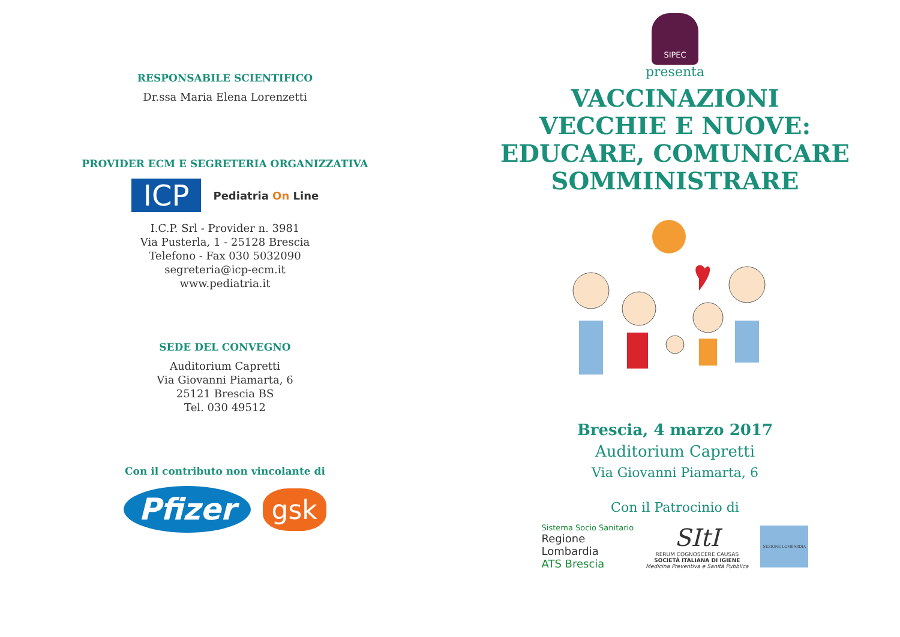RESPONSABILE SCIENTIFICO
Dr.ssa Maria Elena Lorenzetti
PROVIDER ECM E SEGRETERIA ORGANIZZATIVA
ICP
Pediatria On Line
I.C.P. Srl - Provider n. 3981
Via Pusterla, 1 - 25128 Brescia
Telefono - Fax 030 5032090
segreteria@icp-ecm.it
www.pediatria.it
SEDE DEL CONVEGNO
Auditorium Capretti
Via Giovanni Piamarta, 6
25121 Brescia BS
Tel. 030 49512
Con il contributo non vincolante di
Pfizer gsk
SIPEC
presenta
VACCINAZIONI
VECCHIE E NUOVE:
EDUCARE, COMUNICARE
SOMMINISTRARE
Brescia, 4 marzo 2017
Auditorium Capretti
Via Giovanni Piamarta, 6
Con il Patrocinio di
Sistema Socio Sanitario
Regione
Lombardia
ATS Brescia
SItI
RERUM COGNOSCERE CAUSAS
SOCIETÀ ITALIANA DI IGIENE
Medicina Preventiva e Sanità Pubblica
SEZIONE LOMBARDIA